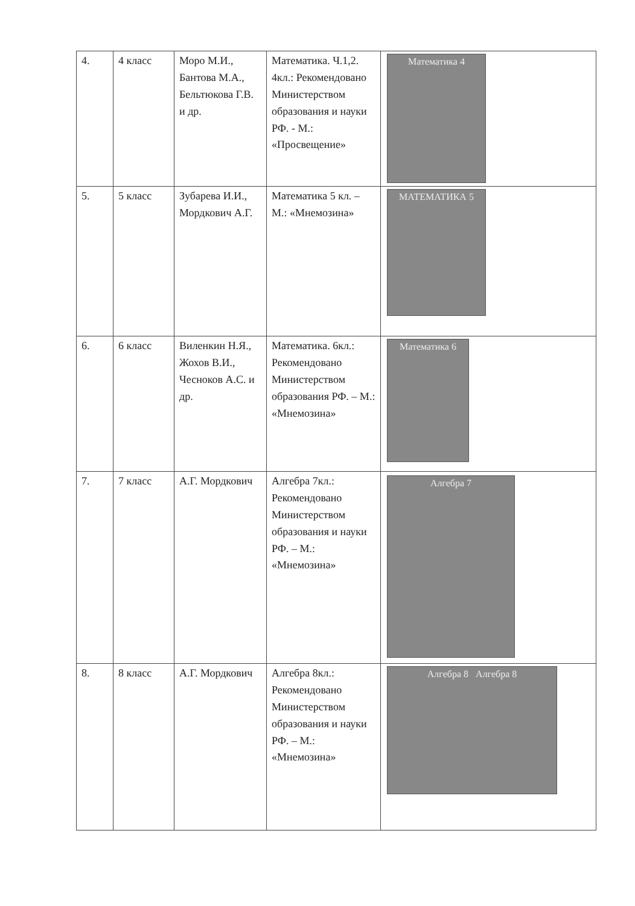| 4. | 4 класс | Моро М.И., Бантова М.А., Бельтюкова Г.В. и др. | Математика. Ч.1,2. 4кл.: Рекомендовано Министерством образования и науки РФ. - М.: «Просвещение» | Математика 4 |
| 5. | 5 класс | Зубарева И.И., Мордкович А.Г. | Математика 5 кл. – М.: «Мнемозина» | МАТЕМАТИКА 5 |
| 6. | 6 класс | Виленкин Н.Я., Жохов В.И., Чесноков А.С. и др. | Математика. 6кл.: Рекомендовано Министерством образования РФ. – М.: «Мнемозина» | Математика 6 |
| 7. | 7 класс | А.Г. Мордкович | Алгебра 7кл.: Рекомендовано Министерством образования и науки РФ. – М.: «Мнемозина» | Алгебра 7 |
| 8. | 8 класс | А.Г. Мордкович | Алгебра 8кл.: Рекомендовано Министерством образования и науки РФ. – М.: «Мнемозина» | Алгебра 8 Алгебра 8 |